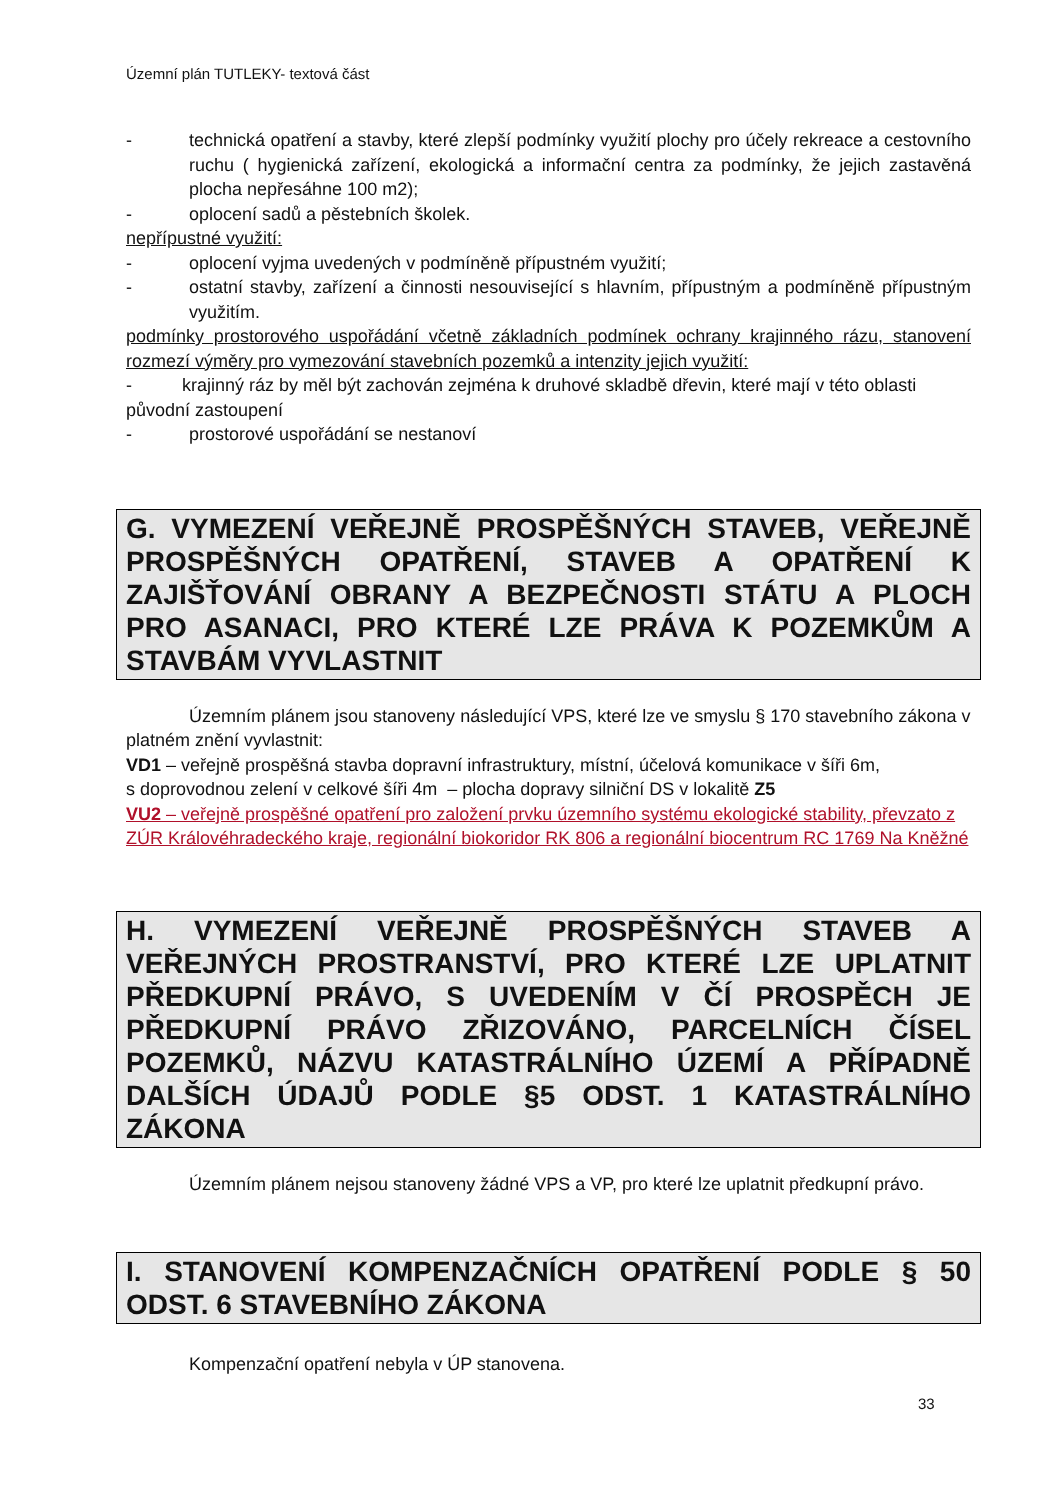Územní plán TUTLEKY- textová část
- technická opatření a stavby, které zlepší podmínky využití plochy pro účely rekreace a cestovního ruchu ( hygienická zařízení, ekologická a informační centra za podmínky, že jejich zastavěná plocha nepřesáhne 100 m2);
- oplocení sadů a pěstebních školek.
nepřípustné využití:
- oplocení vyjma uvedených v podmíněně přípustném využití;
- ostatní stavby, zařízení a činnosti nesouvisející s hlavním, přípustným a podmíněně přípustným využitím.
podmínky prostorového uspořádání včetně základních podmínek ochrany krajinného rázu, stanovení rozmezí výměry pro vymezování stavebních pozemků a intenzity jejich využití:
- krajinný ráz by měl být zachován zejména k druhové skladbě dřevin, které mají v této oblasti původní zastoupení
- prostorové uspořádání se nestanoví
G. VYMEZENÍ VEŘEJNĚ PROSPĚŠNÝCH STAVEB, VEŘEJNĚ PROSPĚŠNÝCH OPATŘENÍ, STAVEB A OPATŘENÍ K ZAJIŠŤOVÁNÍ OBRANY A BEZPEČNOSTI STÁTU A PLOCH PRO ASANACI, PRO KTERÉ LZE PRÁVA K POZEMKŮM A STAVBÁM VYVLASTNIT
Územním plánem jsou stanoveny následující VPS, které lze ve smyslu § 170 stavebního zákona v platném znění vyvlastnit:
VD1 – veřejně prospěšná stavba dopravní infrastruktury, místní, účelová komunikace v šíři 6m,
s doprovodnou zelení v celkové šíři 4m – plocha dopravy silniční DS v lokalitě Z5
VU2 – veřejně prospěšné opatření pro založení prvku územního systému ekologické stability, převzato z ZÚR Královéhradeckého kraje, regionální biokoridor RK 806 a regionální biocentrum RC 1769 Na Kněžné
H. VYMEZENÍ VEŘEJNĚ PROSPĚŠNÝCH STAVEB A VEŘEJNÝCH PROSTRANSTVÍ, PRO KTERÉ LZE UPLATNIT PŘEDKUPNÍ PRÁVO, S UVEDENÍM V ČÍ PROSPĚCH JE PŘEDKUPNÍ PRÁVO ZŘIZOVÁNO, PARCELNÍCH ČÍSEL POZEMKŮ, NÁZVU KATASTRÁLNÍHO ÚZEMÍ A PŘÍPADNĚ DALŠÍCH ÚDAJŮ PODLE §5 ODST. 1 KATASTRÁLNÍHO ZÁKONA
Územním plánem nejsou stanoveny žádné VPS a VP, pro které lze uplatnit předkupní právo.
I. STANOVENÍ KOMPENZAČNÍCH OPATŘENÍ PODLE § 50 ODST. 6 STAVEBNÍHO ZÁKONA
Kompenzační opatření nebyla v ÚP stanovena.
33